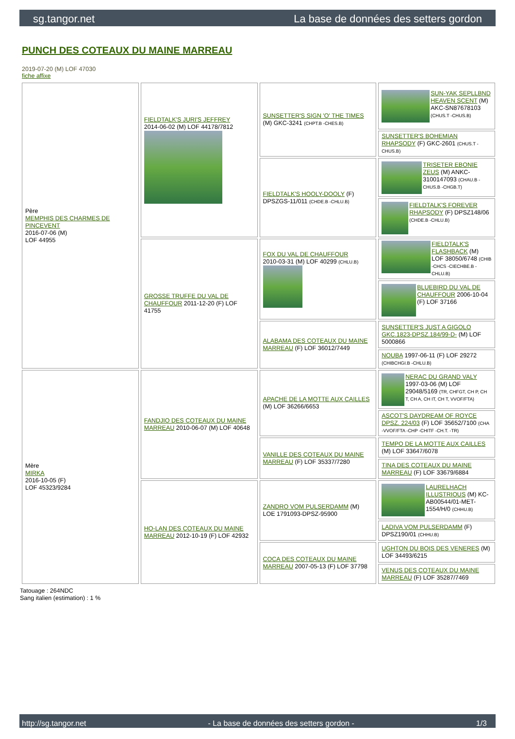sg.tangor.net La base de données des setters gordon
PUNCH DES COTEAUX DU MAINE MARREAU
2019-07-20 (M) LOF 47030
fiche affixe
| Père MEMPHIS DES CHARMES DE PINCEVENT 2016-07-06 (M) LOF 44955 | FIELDTALK'S JURI'S JEFFREY 2014-06-02 (M) LOF 44178/7812 | SUNSETTER'S SIGN 'O' THE TIMES (M) GKC-3241 (CHPT.B -CHES.B) | SUN-YAK SEPLLBND HEAVEN SCENT (M) AKC-SN87678103 (CHUS.T -CHUS.B) |
| | | | SUNSETTER'S BOHEMIAN RHAPSODY (F) GKC-2601 (CHUS.T -CHUS.B) |
| | | FIELDTALK'S HOOLY-DOOLY (F) DPSZGS-11/011 (CHDE.B -CHLU.B) | TRISETER EBONIE ZEUS (M) ANKC-3100147093 (CHAU.B -CHUS.B -CHGB.T) |
| | | | FIELDTALK'S FOREVER RHAPSODY (F) DPSZ148/06 (CHDE.B -CHLU.B) |
| | GROSSE TRUFFE DU VAL DE CHAUFFOUR 2011-12-20 (F) LOF 41755 | FOX DU VAL DE CHAUFFOUR 2010-03-31 (M) LOF 40299 (CHLU.B) | FIELDTALK'S FLASHBACK (M) LOF 38050/6748 (CHIB -CHCS -CIECHBE.B -CHLU.B) |
| | | | BLUEBIRD DU VAL DE CHAUFFOUR 2006-10-04 (F) LOF 37166 |
| | | ALABAMA DES COTEAUX DU MAINE MARREAU (F) LOF 36012/7449 | SUNSETTER'S JUST A GIGOLO GKC.1823-DPSZ.184/99-D- (M) LOF 5000866 |
| | | | NOUBA 1997-06-11 (F) LOF 29272 (CHIBCHGI.B -CHLU.B) |
| Mère MIRKA 2016-10-05 (F) LOF 45323/9284 | FANDJIO DES COTEAUX DU MAINE MARREAU 2010-06-07 (M) LOF 40648 | APACHE DE LA MOTTE AUX CAILLES (M) LOF 36266/6653 | NERAC DU GRAND VALY 1997-03-06 (M) LOF 29048/5169 (TR, CHFGT, CH P, CH T, CH A, CH IT, CH T, VVOF/FTA) |
| | | | ASCOT'S DAYDREAM OF ROYCE DPSZ. 224/03 (F) LOF 35652/7100 (CHA -VVOF/FTA -CHP -CHITF -CH.T. -TR) |
| | | VANILLE DES COTEAUX DU MAINE MARREAU (F) LOF 35337/7280 | TEMPO DE LA MOTTE AUX CAILLES (M) LOF 33647/6078 |
| | | | TINA DES COTEAUX DU MAINE MARREAU (F) LOF 33679/6884 |
| | HO-LAN DES COTEAUX DU MAINE MARREAU 2012-10-19 (F) LOF 42932 | ZANDRO VOM PULSERDAMM (M) LOE 1791093-DPSZ-95900 | LAURELHACH ILLUSTRIOUS (M) KC-AB00544/01-MET-1554/H/0 (CHHU.B) |
| | | | LADIVA VOM PULSERDAMM (F) DPSZ190/01 (CHHU.B) |
| | | COCA DES COTEAUX DU MAINE MARREAU 2007-05-13 (F) LOF 37798 | UGHTON DU BOIS DES VENERES (M) LOF 34493/6215 |
| | | | VENUS DES COTEAUX DU MAINE MARREAU (F) LOF 35287/7469 |
Tatouage : 264NDC
Sang italien (estimation) : 1 %
http://sg.tangor.net - La base de données des setters gordon - 1/3